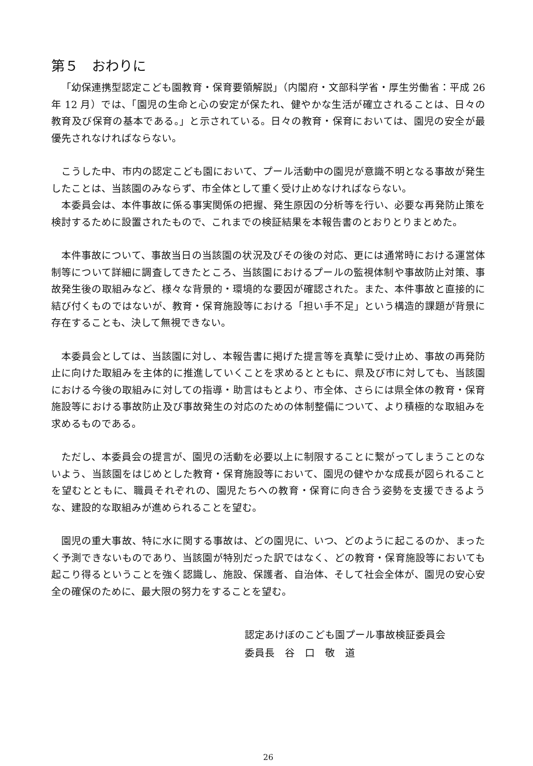第５　おわりに
「幼保連携型認定こども園教育・保育要領解説」（内閣府・文部科学省・厚生労働省：平成 26 年 12 月）では、「園児の生命と心の安定が保たれ、健やかな生活が確立されることは、日々の教育及び保育の基本である。」と示されている。日々の教育・保育においては、園児の安全が最優先されなければならない。
こうした中、市内の認定こども園において、プール活動中の園児が意識不明となる事故が発生したことは、当該園のみならず、市全体として重く受け止めなければならない。
本委員会は、本件事故に係る事実関係の把握、発生原因の分析等を行い、必要な再発防止策を検討するために設置されたもので、これまでの検証結果を本報告書のとおりとりまとめた。
本件事故について、事故当日の当該園の状況及びその後の対応、更には通常時における運営体制等について詳細に調査してきたところ、当該園におけるプールの監視体制や事故防止対策、事故発生後の取組みなど、様々な背景的・環境的な要因が確認された。また、本件事故と直接的に結び付くものではないが、教育・保育施設等における「担い手不足」という構造的課題が背景に存在することも、決して無視できない。
本委員会としては、当該園に対し、本報告書に掲げた提言等を真摯に受け止め、事故の再発防止に向けた取組みを主体的に推進していくことを求めるとともに、県及び市に対しても、当該園における今後の取組みに対しての指導・助言はもとより、市全体、さらには県全体の教育・保育施設等における事故防止及び事故発生の対応のための体制整備について、より積極的な取組みを求めるものである。
ただし、本委員会の提言が、園児の活動を必要以上に制限することに繋がってしまうことのないよう、当該園をはじめとした教育・保育施設等において、園児の健やかな成長が図られることを望むとともに、職員それぞれの、園児たちへの教育・保育に向き合う姿勢を支援できるような、建設的な取組みが進められることを望む。
園児の重大事故、特に水に関する事故は、どの園児に、いつ、どのように起こるのか、まったく予測できないものであり、当該園が特別だった訳ではなく、どの教育・保育施設等においても起こり得るということを強く認識し、施設、保護者、自治体、そして社会全体が、園児の安心安全の確保のために、最大限の努力をすることを望む。
認定あけぼのこども園プール事故検証委員会
委員長　谷　口　敬　道
26